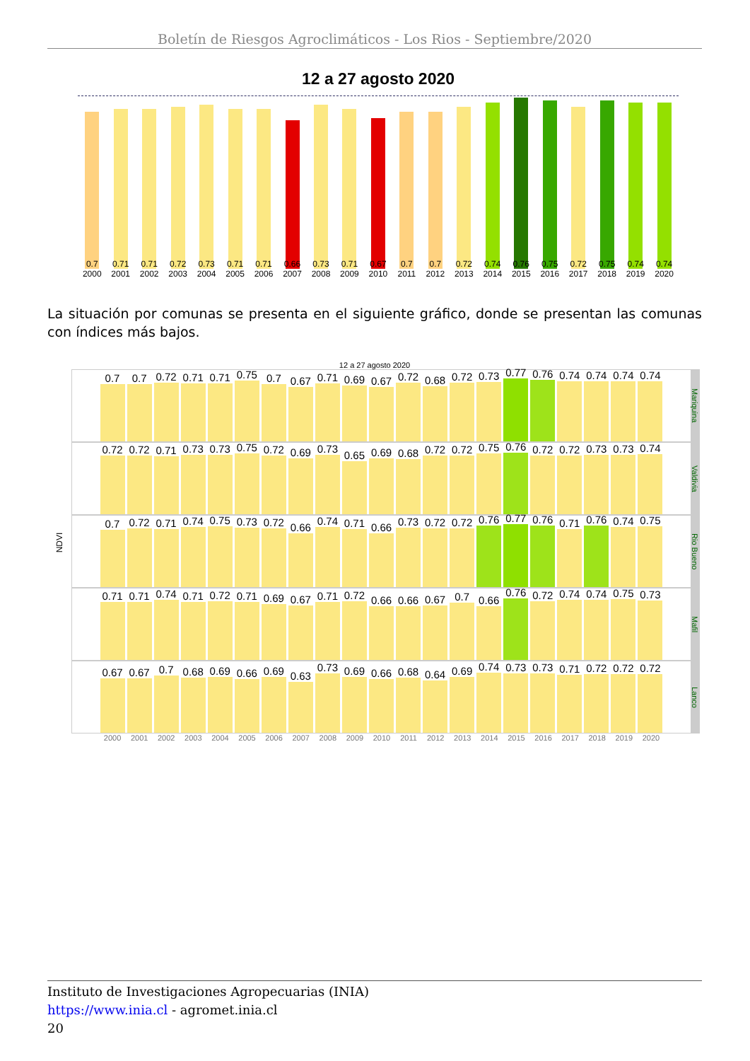Boletín de Riesgos Agroclimáticos - Los Rios - Septiembre/2020
12 a 27 agosto 2020
0.7
2000
0.71
2001
0.71
2002
0.72
2003
0.73
2004
0.71
2005
0.71
2006
0.66
2007
0.73
2008
0.71
2009
0.67
2010
0.7
2011
0.7
2012
0.72
2013
0.74
2014
0.76
2015
0.75
2016
0.72
2017
0.75
2018
0.74
2019
0.74
2020
La situación por comunas se presenta en el siguiente gráfico, donde se presentan las comunas con índices más bajos.
12 a 27 agosto 2020
0.7
0.7
0.72
0.71
0.71
0.75
0.7
0.67
0.71
0.69
0.67
0.72
0.68
0.72
0.73
0.77
0.76
0.74
0.74
0.74
0.74
Mariquina
0.72
0.72
0.71
0.73
0.73
0.75
0.72
0.69
0.73
0.65
0.69
0.68
0.72
0.72
0.75
0.76
0.72
0.72
0.73
0.73
0.74
Valdivia
0.7
0.72
0.71
0.74
0.75
0.73
0.72
0.66
0.74
0.71
0.66
0.73
0.72
0.72
0.76
0.77
0.76
0.71
0.76
0.74
0.75
Rio Bueno
0.71
0.71
0.74
0.71
0.72
0.71
0.69
0.67
0.71
0.72
0.66
0.66
0.67
0.7
0.66
0.76
0.72
0.74
0.74
0.75
0.73
Mafil
0.67
0.67
0.7
0.68
0.69
0.66
0.69
0.63
0.73
0.69
0.66
0.68
0.64
0.69
0.74
0.73
0.73
0.71
0.72
0.72
0.72
Lanco
2000 2001 2002 2003 2004 2005 2006 2007 2008 2009 2010 2011 2012 2013 2014 2015 2016 2017 2018 2019 2020
NDVI
Instituto de Investigaciones Agropecuarias (INIA)
https://www.inia.cl - agromet.inia.cl
20